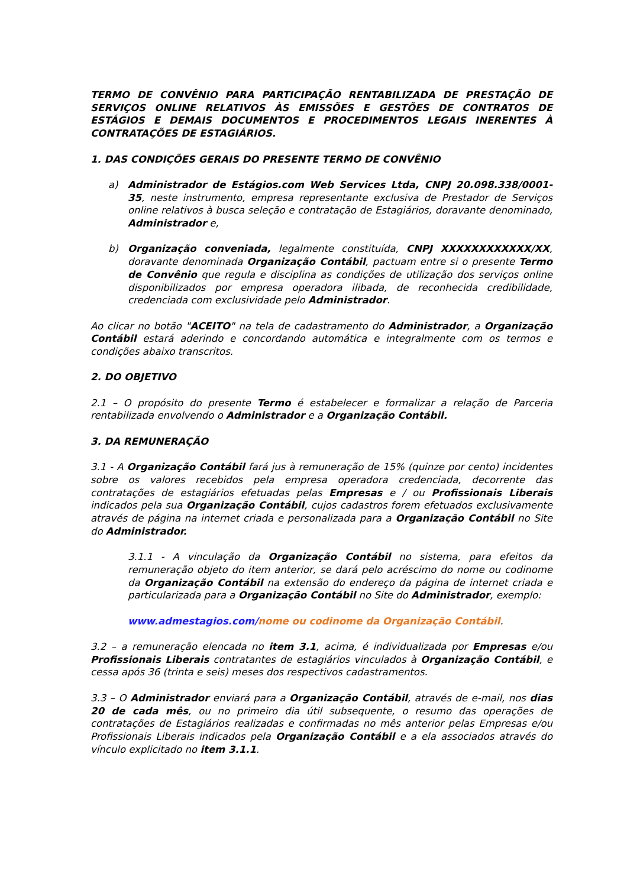TERMO DE CONVÊNIO PARA PARTICIPAÇÃO RENTABILIZADA DE PRESTAÇÃO DE SERVIÇOS ONLINE RELATIVOS ÀS EMISSÕES E GESTÕES DE CONTRATOS DE ESTÁGIOS E DEMAIS DOCUMENTOS E PROCEDIMENTOS LEGAIS INERENTES À CONTRATAÇÕES DE ESTAGIÁRIOS.
1. DAS CONDIÇÕES GERAIS DO PRESENTE TERMO DE CONVÊNIO
a) Administrador de Estágios.com Web Services Ltda, CNPJ 20.098.338/0001-35, neste instrumento, empresa representante exclusiva de Prestador de Serviços online relativos à busca seleção e contratação de Estagiários, doravante denominado, Administrador e,
b) Organização conveniada, legalmente constituída, CNPJ XXXXXXXXXXXX/XX, doravante denominada Organização Contábil, pactuam entre si o presente Termo de Convênio que regula e disciplina as condições de utilização dos serviços online disponibilizados por empresa operadora ilibada, de reconhecida credibilidade, credenciada com exclusividade pelo Administrador.
Ao clicar no botão "ACEITO" na tela de cadastramento do Administrador, a Organização Contábil estará aderindo e concordando automática e integralmente com os termos e condições abaixo transcritos.
2. DO OBJETIVO
2.1 – O propósito do presente Termo é estabelecer e formalizar a relação de Parceria rentabilizada envolvendo o Administrador e a Organização Contábil.
3. DA REMUNERAÇÃO
3.1 - A Organização Contábil fará jus à remuneração de 15% (quinze por cento) incidentes sobre os valores recebidos pela empresa operadora credenciada, decorrente das contratações de estagiários efetuadas pelas Empresas e / ou Profissionais Liberais indicados pela sua Organização Contábil, cujos cadastros forem efetuados exclusivamente através de página na internet criada e personalizada para a Organização Contábil no Site do Administrador.
3.1.1 - A vinculação da Organização Contábil no sistema, para efeitos da remuneração objeto do item anterior, se dará pelo acréscimo do nome ou codinome da Organização Contábil na extensão do endereço da página de internet criada e particularizada para a Organização Contábil no Site do Administrador, exemplo:
www.admestagios.com/nome ou codinome da Organização Contábil.
3.2 – a remuneração elencada no item 3.1, acima, é individualizada por Empresas e/ou Profissionais Liberais contratantes de estagiários vinculados à Organização Contábil, e cessa após 36 (trinta e seis) meses dos respectivos cadastramentos.
3.3 – O Administrador enviará para a Organização Contábil, através de e-mail, nos dias 20 de cada mês, ou no primeiro dia útil subsequente, o resumo das operações de contratações de Estagiários realizadas e confirmadas no mês anterior pelas Empresas e/ou Profissionais Liberais indicados pela Organização Contábil e a ela associados através do vínculo explicitado no item 3.1.1.